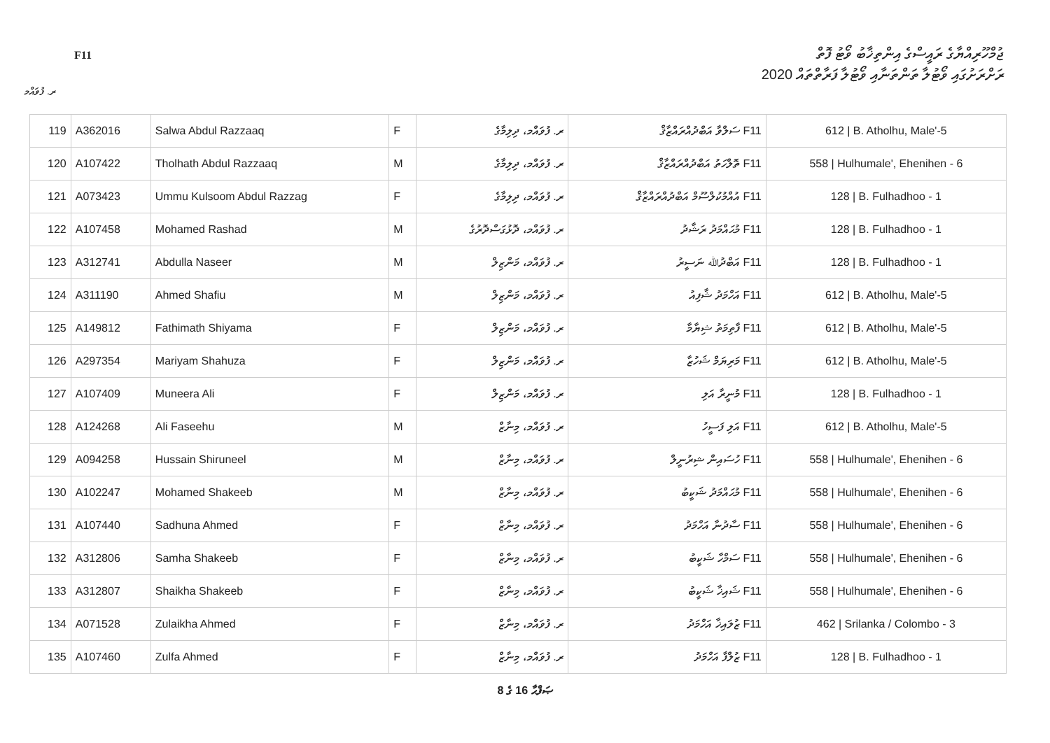F11
ޖުމްހޫރިއްޔާގެ ރައީސްގެ އިންތިޚާބު ވޯޓު ފޮތް
ރަށްރަށުގައި ވޯޓުލާ ތަންތަނާއި ވޯޓުލާ ފަރާތްތައް 2020
ރ. ފުވައްމ
| 119 | A362016 | Salwa Abdul Razzaaq | F | ރ. ފުވައްމ، ދިލިމާގެ | F11 ސަލްވާ އަބްދުއްރައްޒާޤް | 612 / B. Atholhu, Male'-5 |
| 120 | A107422 | Tholhath Abdul Razzaaq | M | ރ. ފުވައްމ، ދިލިމާގެ | F11 ތޮލްހަތު އަބްދުއްރައްޒާޤް | 558 / Hulhumale', Ehenihen - 6 |
| 121 | A073423 | Ummu Kulsoom Abdul Razzag | F | ރ. ފުވައްމ، ދިލިމާގެ | F11 އުއްމުކުލްސޫމް އަބްދުއްރައްޒާޤް | 128 / B. Fulhadhoo - 1 |
| 122 | A107458 | Mohamed Rashad | M | ރ. ފުވައްމ، ދޮޅުގަސްދޮރުގެ | F11 މުޙައްމަދު ރަޝާދު | 128 / B. Fulhadhoo - 1 |
| 123 | A312741 | Abdulla Naseer | M | ރ. ފުވައްމ، މަންޒިލް | F11 އަބްދުﷲ ނަސީރު | 128 / B. Fulhadhoo - 1 |
| 124 | A311190 | Ahmed Shafiu | M | ރ. ފުވައްމ، މަންޒިލް | F11 އަހްމަދު ޝާފިއު | 612 / B. Atholhu, Male'-5 |
| 125 | A149812 | Fathimath Shiyama | F | ރ. ފުވައްމ، މަންޒިލް | F11 ފާތިމަތު ޝިޔާމާ | 612 / B. Atholhu, Male'-5 |
| 126 | A297354 | Mariyam Shahuza | F | ރ. ފުވައްމ، މަންޒިލް | F11 މަރިޔަމް ޝަހުޒާ | 612 / B. Atholhu, Male'-5 |
| 127 | A107409 | Muneera Ali | F | ރ. ފުވައްމ، މަންޒިލް | F11 މުނީރާ އަލި | 128 / B. Fulhadhoo - 1 |
| 128 | A124268 | Ali Faseehu | M | ރ. ފުވައްމ، މިނާޒް | F11 އަލި ފަސީހު | 612 / B. Atholhu, Male'-5 |
| 129 | A094258 | Hussain Shiruneel | M | ރ. ފުވައްމ، މިނާޒް | F11 ހުސައިން ޝިރުނީލް | 558 / Hulhumale', Ehenihen - 6 |
| 130 | A102247 | Mohamed Shakeeb | M | ރ. ފުވައްމ، މިނާޒް | F11 މުޙައްމަދު ޝަކީބު | 558 / Hulhumale', Ehenihen - 6 |
| 131 | A107440 | Sadhuna Ahmed | F | ރ. ފުވައްމ، މިނާޒް | F11 ސާދުނާ އަހްމަދު | 558 / Hulhumale', Ehenihen - 6 |
| 132 | A312806 | Samha Shakeeb | F | ރ. ފުވައްމ، މިނާޒް | F11 ސަމްހާ ޝަކީބު | 558 / Hulhumale', Ehenihen - 6 |
| 133 | A312807 | Shaikha Shakeeb | F | ރ. ފުވައްމ، މިނާޒް | F11 ޝައިޚާ ޝަކީބު | 558 / Hulhumale', Ehenihen - 6 |
| 134 | A071528 | Zulaikha Ahmed | F | ރ. ފުވައްމ، މިނާޒް | F11 ޒުލައިޚާ އަހްމަދު | 462 / Srilanka / Colombo - 3 |
| 135 | A107460 | Zulfa Ahmed | F | ރ. ފުވައްމ، މިނާޒް | F11 ޒުލްފާ އަހްމަދު | 128 / B. Fulhadhoo - 1 |
8 ގެ 16 ޞަފްޙާ